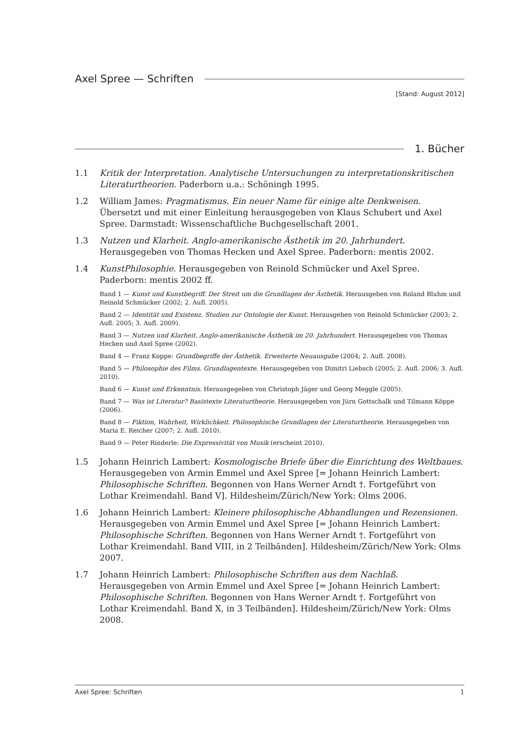Axel Spree — Schriften
[Stand: August 2012]
1. Bücher
1.1 Kritik der Interpretation. Analytische Untersuchungen zu interpretationskritischen Literaturtheorien. Paderborn u.a.: Schöningh 1995.
1.2 William James: Pragmatismus. Ein neuer Name für einige alte Denkweisen. Übersetzt und mit einer Einleitung herausgegeben von Klaus Schubert und Axel Spree. Darmstadt: Wissenschaftliche Buchgesellschaft 2001.
1.3 Nutzen und Klarheit. Anglo-amerikanische Ästhetik im 20. Jahrhundert. Herausgegeben von Thomas Hecken und Axel Spree. Paderborn: mentis 2002.
1.4 KunstPhilosophie. Herausgegeben von Reinold Schmücker und Axel Spree. Paderborn: mentis 2002 ff.
Band 1 — Kunst und Kunstbegriff. Der Streit um die Grundlagen der Ästhetik. Herausgeben von Roland Bluhm und Reinold Schmücker (2002; 2. Aufl. 2005).
Band 2 — Identität und Existenz. Studien zur Ontologie der Kunst. Herausgeben von Reinold Schmücker (2003; 2. Aufl. 2005; 3. Aufl. 2009).
Band 3 — Nutzen und Klarheit. Anglo-amerikanische Ästhetik im 20. Jahrhundert. Herausgegeben von Thomas Hecken und Axel Spree (2002).
Band 4 — Franz Koppe: Grundbegriffe der Ästhetik. Erweiterte Neuausgabe (2004; 2. Aufl. 2008).
Band 5 — Philosophie des Films. Grundlagentexte. Herausgegeben von Dimitri Liebsch (2005; 2. Aufl. 2006; 3. Aufl. 2010).
Band 6 — Kunst und Erkenntnis. Herausgegeben von Christoph Jäger und Georg Meggle (2005).
Band 7 — Was ist Literatur? Basistexte Literaturtheorie. Herausgegeben von Jürn Gottschalk und Tilmann Köppe (2006).
Band 8 — Fiktion, Wahrheit, Wirklichkeit. Philosophische Grundlagen der Literaturtheorie. Herausgegeben von Maria E. Reicher (2007; 2. Aufl. 2010).
Band 9 — Peter Rinderle: Die Expressivität von Musik (erscheint 2010).
1.5 Johann Heinrich Lambert: Kosmologische Briefe über die Einrichtung des Weltbaues. Herausgegeben von Armin Emmel und Axel Spree [= Johann Heinrich Lambert: Philosophische Schriften. Begonnen von Hans Werner Arndt †. Fortgeführt von Lothar Kreimendahl. Band V]. Hildesheim/Zürich/New York: Olms 2006.
1.6 Johann Heinrich Lambert: Kleinere philosophische Abhandlungen und Rezensionen. Herausgegeben von Armin Emmel und Axel Spree [= Johann Heinrich Lambert: Philosophische Schriften. Begonnen von Hans Werner Arndt †. Fortgeführt von Lothar Kreimendahl. Band VIII, in 2 Teilbänden]. Hildesheim/Zürich/New York: Olms 2007.
1.7 Johann Heinrich Lambert: Philosophische Schriften aus dem Nachlaß. Herausgegeben von Armin Emmel und Axel Spree [= Johann Heinrich Lambert: Philosophische Schriften. Begonnen von Hans Werner Arndt †. Fortgeführt von Lothar Kreimendahl. Band X, in 3 Teilbänden]. Hildesheim/Zürich/New York: Olms 2008.
Axel Spree: Schriften 1